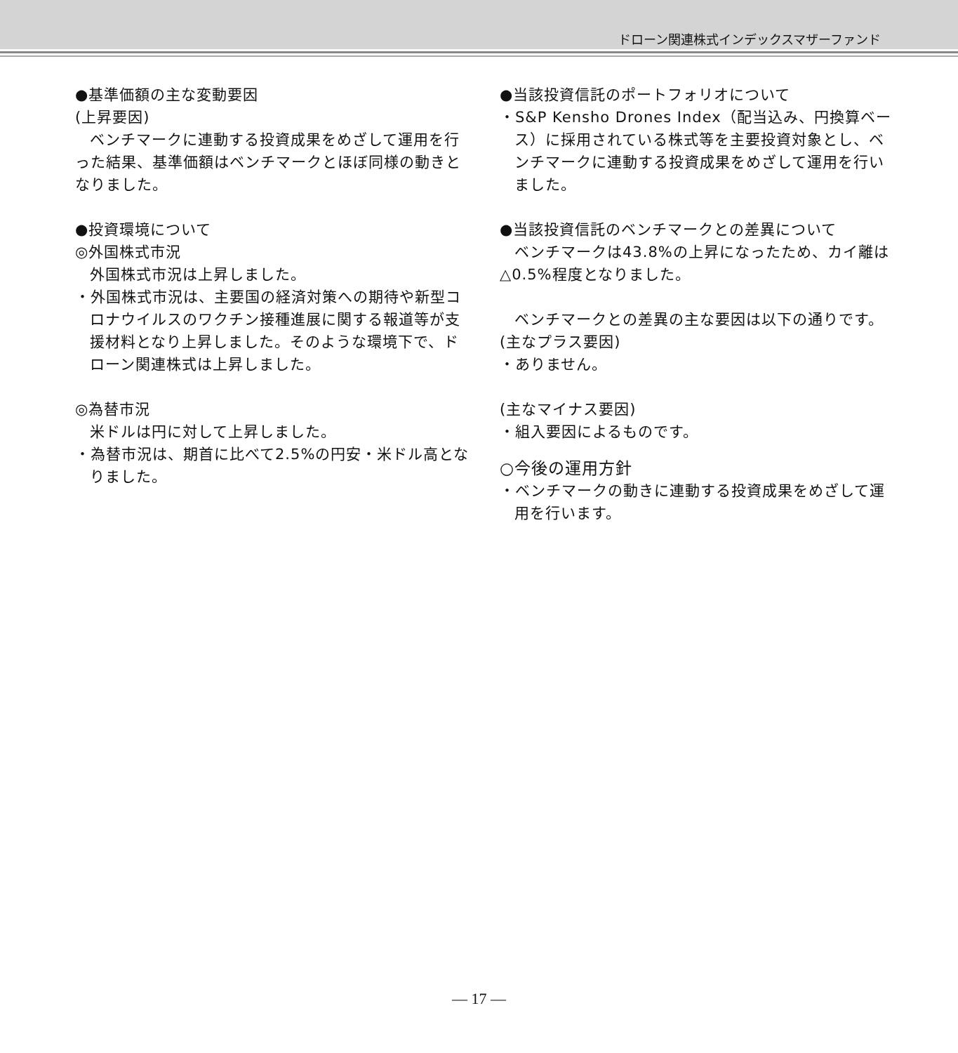ドローン関連株式インデックスマザーファンド
●基準価額の主な変動要因
(上昇要因)
ベンチマークに連動する投資成果をめざして運用を行った結果、基準価額はベンチマークとほぼ同様の動きとなりました。
●投資環境について
◎外国株式市況
外国株式市況は上昇しました。
・外国株式市況は、主要国の経済対策への期待や新型コロナウイルスのワクチン接種進展に関する報道等が支援材料となり上昇しました。そのような環境下で、ドローン関連株式は上昇しました。
◎為替市況
米ドルは円に対して上昇しました。
・為替市況は、期首に比べて2.5%の円安・米ドル高となりました。
●当該投資信託のポートフォリオについて
・S&P Kensho Drones Index（配当込み、円換算ベース）に採用されている株式等を主要投資対象とし、ベンチマークに連動する投資成果をめざして運用を行いました。
●当該投資信託のベンチマークとの差異について
ベンチマークは43.8%の上昇になったため、カイ離は△0.5%程度となりました。
ベンチマークとの差異の主な要因は以下の通りです。
(主なプラス要因)
・ありません。
(主なマイナス要因)
・組入要因によるものです。
○今後の運用方針
・ベンチマークの動きに連動する投資成果をめざして運用を行います。
— 17 —